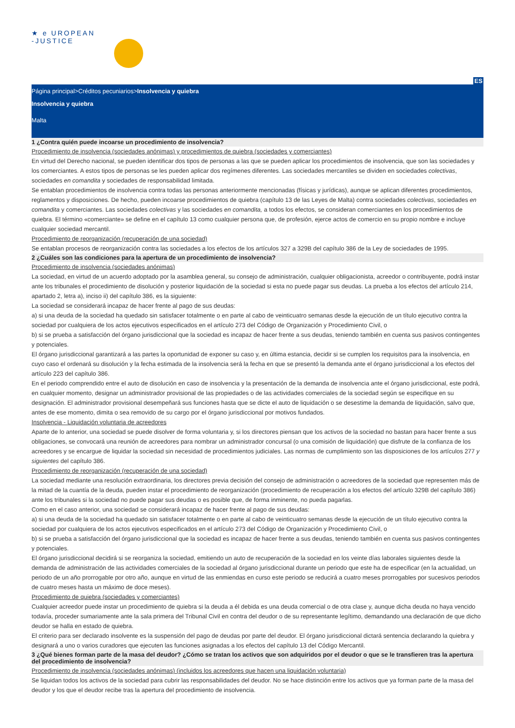★ e UROPEAN
-JUSTICE
ES
Página principal>Créditos pecuniarios>Insolvencia y quiebra
Insolvencia y quiebra
Malta
1 ¿Contra quién puede incoarse un procedimiento de insolvencia?
Procedimiento de insolvencia (sociedades anónimas) y procedimientos de quiebra (sociedades y comerciantes)
En virtud del Derecho nacional, se pueden identificar dos tipos de personas a las que se pueden aplicar los procedimientos de insolvencia, que son las sociedades y los comerciantes. A estos tipos de personas se les pueden aplicar dos regímenes diferentes. Las sociedades mercantiles se dividen en sociedades colectivas, sociedades en comandita y sociedades de responsabilidad limitada.
Se entablan procedimientos de insolvencia contra todas las personas anteriormente mencionadas (físicas y jurídicas), aunque se aplican diferentes procedimientos, reglamentos y disposiciones. De hecho, pueden incoarse procedimientos de quiebra (capítulo 13 de las Leyes de Malta) contra sociedades colectivas, sociedades en comandita y comerciantes. Las sociedades colectivas y las sociedades en comandita, a todos los efectos, se consideran comerciantes en los procedimientos de quiebra. El término «comerciante» se define en el capítulo 13 como cualquier persona que, de profesión, ejerce actos de comercio en su propio nombre e incluye cualquier sociedad mercantil.
Procedimiento de reorganización (recuperación de una sociedad)
Se entablan procesos de reorganización contra las sociedades a los efectos de los artículos 327 a 329B del capítulo 386 de la Ley de sociedades de 1995.
2 ¿Cuáles son las condiciones para la apertura de un procedimiento de insolvencia?
Procedimiento de insolvencia (sociedades anónimas)
La sociedad, en virtud de un acuerdo adoptado por la asamblea general, su consejo de administración, cualquier obligacionista, acreedor o contribuyente, podrá instar ante los tribunales el procedimiento de disolución y posterior liquidación de la sociedad si esta no puede pagar sus deudas. La prueba a los efectos del artículo 214, apartado 2, letra a), inciso ii) del capítulo 386, es la siguiente:
La sociedad se considerará incapaz de hacer frente al pago de sus deudas:
a) si una deuda de la sociedad ha quedado sin satisfacer totalmente o en parte al cabo de veinticuatro semanas desde la ejecución de un título ejecutivo contra la sociedad por cualquiera de los actos ejecutivos especificados en el artículo 273 del Código de Organización y Procedimiento Civil, o
b) si se prueba a satisfacción del órgano jurisdiccional que la sociedad es incapaz de hacer frente a sus deudas, teniendo también en cuenta sus pasivos contingentes y potenciales.
El órgano jurisdiccional garantizará a las partes la oportunidad de exponer su caso y, en última estancia, decidir si se cumplen los requisitos para la insolvencia, en cuyo caso el ordenará su disolución y la fecha estimada de la insolvencia será la fecha en que se presentó la demanda ante el órgano jurisdiccional a los efectos del artículo 223 del capítulo 386.
En el periodo comprendido entre el auto de disolución en caso de insolvencia y la presentación de la demanda de insolvencia ante el órgano jurisdiccional, este podrá, en cualquier momento, designar un administrador provisional de las propiedades o de las actividades comerciales de la sociedad según se especifique en su designación. El administrador provisional desempeñará sus funciones hasta que se dicte el auto de liquidación o se desestime la demanda de liquidación, salvo que, antes de ese momento, dimita o sea removido de su cargo por el órgano jurisdiccional por motivos fundados.
Insolvencia - Liquidación voluntaria de acreedores
Aparte de lo anterior, una sociedad se puede disolver de forma voluntaria y, si los directores piensan que los activos de la sociedad no bastan para hacer frente a sus obligaciones, se convocará una reunión de acreedores para nombrar un administrador concursal (o una comisión de liquidación) que disfrute de la confianza de los acreedores y se encargue de liquidar la sociedad sin necesidad de procedimientos judiciales. Las normas de cumplimiento son las disposiciones de los artículos 277 y siguientes del capítulo 386.
Procedimiento de reorganización (recuperación de una sociedad)
La sociedad mediante una resolución extraordinaria, los directores previa decisión del consejo de administración o acreedores de la sociedad que representen más de la mitad de la cuantía de la deuda, pueden instar el procedimiento de reorganización (procedimiento de recuperación a los efectos del artículo 329B del capítulo 386) ante los tribunales si la sociedad no puede pagar sus deudas o es posible que, de forma inminente, no pueda pagarlas.
Como en el caso anterior, una sociedad se considerará incapaz de hacer frente al pago de sus deudas:
a) si una deuda de la sociedad ha quedado sin satisfacer totalmente o en parte al cabo de veinticuatro semanas desde la ejecución de un título ejecutivo contra la sociedad por cualquiera de los actos ejecutivos especificados en el artículo 273 del Código de Organización y Procedimiento Civil, o
b) si se prueba a satisfacción del órgano jurisdiccional que la sociedad es incapaz de hacer frente a sus deudas, teniendo también en cuenta sus pasivos contingentes y potenciales.
El órgano jurisdiccional decidirá si se reorganiza la sociedad, emitiendo un auto de recuperación de la sociedad en los veinte días laborales siguientes desde la demanda de administración de las actividades comerciales de la sociedad al órgano jurisdiccional durante un periodo que este ha de especificar (en la actualidad, un periodo de un año prorrogable por otro año, aunque en virtud de las enmiendas en curso este periodo se reducirá a cuatro meses prorrogables por sucesivos periodos de cuatro meses hasta un máximo de doce meses).
Procedimiento de quiebra (sociedades y comerciantes)
Cualquier acreedor puede instar un procedimiento de quiebra si la deuda a él debida es una deuda comercial o de otra clase y, aunque dicha deuda no haya vencido todavía, proceder sumariamente ante la sala primera del Tribunal Civil en contra del deudor o de su representante legítimo, demandando una declaración de que dicho deudor se halla en estado de quiebra.
El criterio para ser declarado insolvente es la suspensión del pago de deudas por parte del deudor. El órgano jurisdiccional dictará sentencia declarando la quiebra y designará a uno o varios curadores que ejecuten las funciones asignadas a los efectos del capítulo 13 del Código Mercantil.
3 ¿Qué bienes forman parte de la masa del deudor? ¿Cómo se tratan los activos que son adquiridos por el deudor o que se le transfieren tras la apertura del procedimiento de insolvencia?
Procedimiento de insolvencia (sociedades anónimas) (incluidos los acreedores que hacen una liquidación voluntaria)
Se liquidan todos los activos de la sociedad para cubrir las responsabilidades del deudor. No se hace distinción entre los activos que ya forman parte de la masa del deudor y los que el deudor recibe tras la apertura del procedimiento de insolvencia.